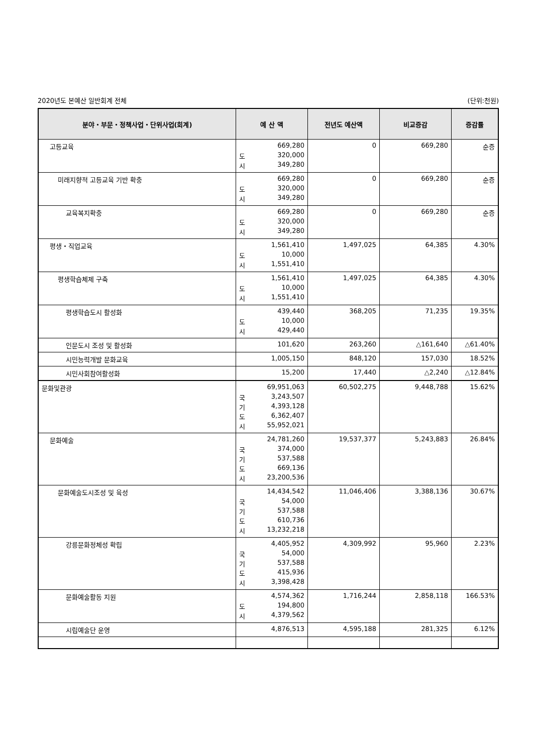2020년도 본예산 일반회계 전체 (단위:천원)
| 분야・부문・정책사업・단위사업(회계) | 예 산 액 | 전년도 예산액 | 비교증감 | 증감률 |
| --- | --- | --- | --- | --- |
| 고등교육 | 669,280 도 320,000 시 349,280 | 0 | 669,280 | 순증 |
| 미래지향적 고등교육 기반 확충 | 669,280 도 320,000 시 349,280 | 0 | 669,280 | 순증 |
| 교육복지확충 | 669,280 도 320,000 시 349,280 | 0 | 669,280 | 순증 |
| 평생・직업교육 | 1,561,410 도 10,000 시 1,551,410 | 1,497,025 | 64,385 | 4.30% |
| 평생학습체제 구축 | 1,561,410 도 10,000 시 1,551,410 | 1,497,025 | 64,385 | 4.30% |
| 평생학습도시 활성화 | 439,440 도 10,000 시 429,440 | 368,205 | 71,235 | 19.35% |
| 인문도시 조성 및 활성화 | 101,620 | 263,260 | △161,640 | △61.40% |
| 시민능력개발 문화교육 | 1,005,150 | 848,120 | 157,030 | 18.52% |
| 시민사회참여활성화 | 15,200 | 17,440 | △2,240 | △12.84% |
| 문화및관광 | 69,951,063 국 3,243,507 기 4,393,128 도 6,362,407 시 55,952,021 | 60,502,275 | 9,448,788 | 15.62% |
| 문화예술 | 24,781,260 국 374,000 기 537,588 도 669,136 시 23,200,536 | 19,537,377 | 5,243,883 | 26.84% |
| 문화예술도시조성 및 육성 | 14,434,542 국 54,000 기 537,588 도 610,736 시 13,232,218 | 11,046,406 | 3,388,136 | 30.67% |
| 강릉문화정체성 확립 | 4,405,952 국 54,000 기 537,588 도 415,936 시 3,398,428 | 4,309,992 | 95,960 | 2.23% |
| 문화예술활동 지원 | 4,574,362 도 194,800 시 4,379,562 | 1,716,244 | 2,858,118 | 166.53% |
| 시립예술단 운영 | 4,876,513 | 4,595,188 | 281,325 | 6.12% |